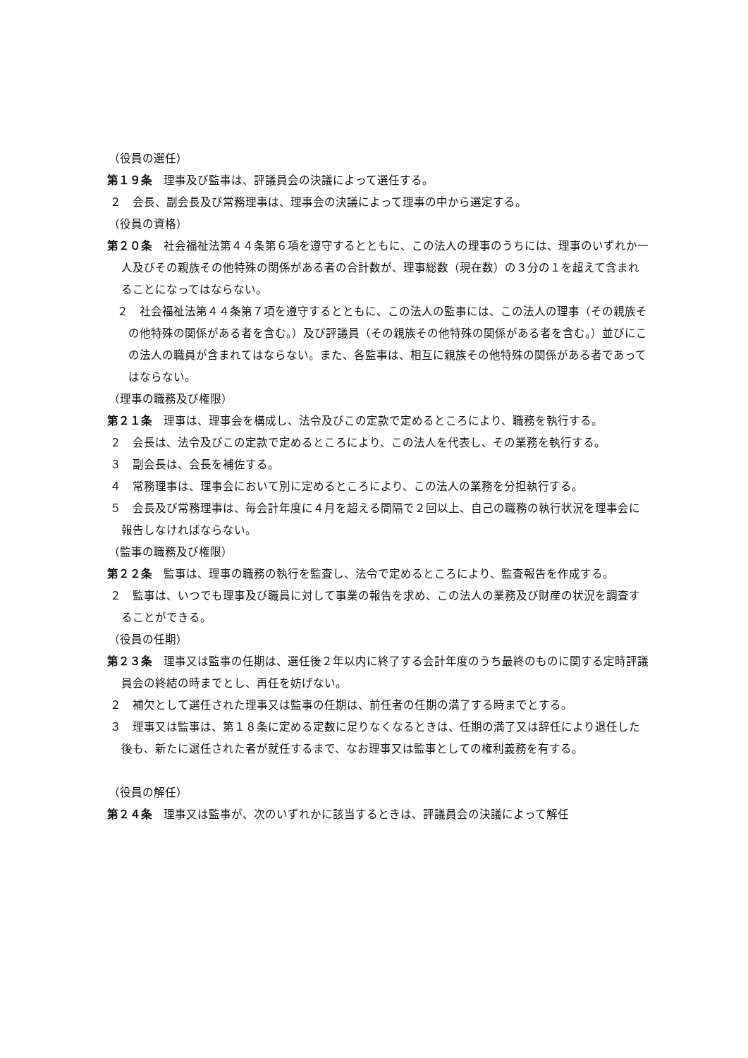（役員の選任）
第１９条　理事及び監事は、評議員会の決議によって選任する。
２　会長、副会長及び常務理事は、理事会の決議によって理事の中から選定する。
（役員の資格）
第２０条　社会福祉法第４４条第６項を遵守するとともに、この法人の理事のうちには、理事のいずれか一人及びその親族その他特殊の関係がある者の合計数が、理事総数（現在数）の３分の１を超えて含まれることになってはならない。
２　社会福祉法第４４条第７項を遵守するとともに、この法人の監事には、この法人の理事（その親族その他特殊の関係がある者を含む。）及び評議員（その親族その他特殊の関係がある者を含む。）並びにこの法人の職員が含まれてはならない。また、各監事は、相互に親族その他特殊の関係がある者であってはならない。
（理事の職務及び権限）
第２１条　理事は、理事会を構成し、法令及びこの定款で定めるところにより、職務を執行する。
２　会長は、法令及びこの定款で定めるところにより、この法人を代表し、その業務を執行する。
３　副会長は、会長を補佐する。
４　常務理事は、理事会において別に定めるところにより、この法人の業務を分担執行する。
５　会長及び常務理事は、毎会計年度に４月を超える間隔で２回以上、自己の職務の執行状況を理事会に報告しなければならない。
（監事の職務及び権限）
第２２条　監事は、理事の職務の執行を監査し、法令で定めるところにより、監査報告を作成する。
２　監事は、いつでも理事及び職員に対して事業の報告を求め、この法人の業務及び財産の状況を調査することができる。
（役員の任期）
第２３条　理事又は監事の任期は、選任後２年以内に終了する会計年度のうち最終のものに関する定時評議員会の終結の時までとし、再任を妨げない。
２　補欠として選任された理事又は監事の任期は、前任者の任期の満了する時までとする。
３　理事又は監事は、第１８条に定める定数に足りなくなるときは、任期の満了又は辞任により退任した後も、新たに選任された者が就任するまで、なお理事又は監事としての権利義務を有する。
（役員の解任）
第２４条　理事又は監事が、次のいずれかに該当するときは、評議員会の決議によって解任